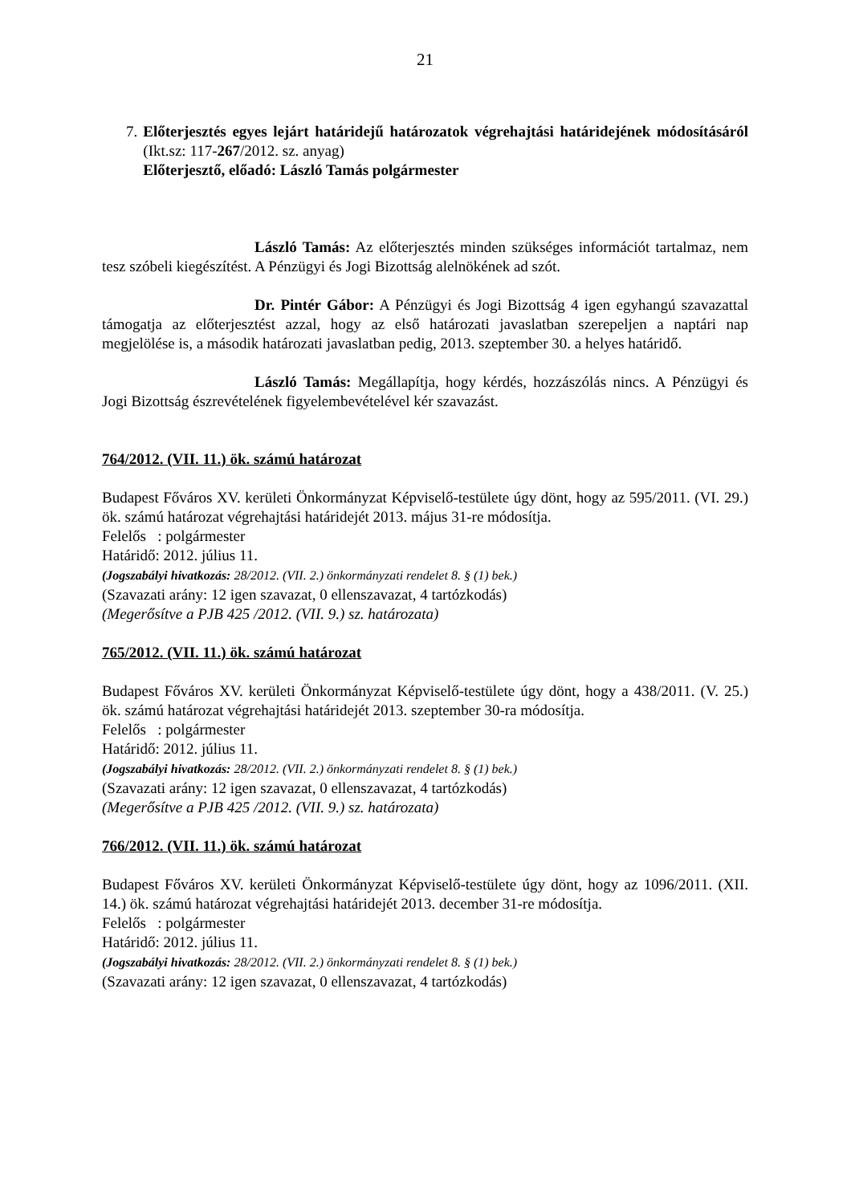21
7. Előterjesztés egyes lejárt határidejű határozatok végrehajtási határidejének módosításáról (Ikt.sz: 117-267/2012. sz. anyag)
Előterjesztő, előadó: László Tamás polgármester
László Tamás: Az előterjesztés minden szükséges információt tartalmaz, nem tesz szóbeli kiegészítést. A Pénzügyi és Jogi Bizottság alelnökének ad szót.
Dr. Pintér Gábor: A Pénzügyi és Jogi Bizottság 4 igen egyhangú szavazattal támogatja az előterjesztést azzal, hogy az első határozati javaslatban szerepeljen a naptári nap megjelölése is, a második határozati javaslatban pedig, 2013. szeptember 30. a helyes határidő.
László Tamás: Megállapítja, hogy kérdés, hozzászólás nincs. A Pénzügyi és Jogi Bizottság észrevételének figyelembevételével kér szavazást.
764/2012. (VII. 11.) ök. számú határozat
Budapest Főváros XV. kerületi Önkormányzat Képviselő-testülete úgy dönt, hogy az 595/2011. (VI. 29.) ök. számú határozat végrehajtási határidejét 2013. május 31-re módosítja.
Felelős : polgármester
Határidő: 2012. július 11.
(Jogszabályi hivatkozás: 28/2012. (VII. 2.) önkormányzati rendelet 8. § (1) bek.)
(Szavazati arány: 12 igen szavazat, 0 ellenszavazat, 4 tartózkodás)
(Megerősítve a PJB 425 /2012. (VII. 9.) sz. határozata)
765/2012. (VII. 11.) ök. számú határozat
Budapest Főváros XV. kerületi Önkormányzat Képviselő-testülete úgy dönt, hogy a 438/2011. (V. 25.) ök. számú határozat végrehajtási határidejét 2013. szeptember 30-ra módosítja.
Felelős : polgármester
Határidő: 2012. július 11.
(Jogszabályi hivatkozás: 28/2012. (VII. 2.) önkormányzati rendelet 8. § (1) bek.)
(Szavazati arány: 12 igen szavazat, 0 ellenszavazat, 4 tartózkodás)
(Megerősítve a PJB 425 /2012. (VII. 9.) sz. határozata)
766/2012. (VII. 11.) ök. számú határozat
Budapest Főváros XV. kerületi Önkormányzat Képviselő-testülete úgy dönt, hogy az 1096/2011. (XII. 14.) ök. számú határozat végrehajtási határidejét 2013. december 31-re módosítja.
Felelős : polgármester
Határidő: 2012. július 11.
(Jogszabályi hivatkozás: 28/2012. (VII. 2.) önkormányzati rendelet 8. § (1) bek.)
(Szavazati arány: 12 igen szavazat, 0 ellenszavazat, 4 tartózkodás)